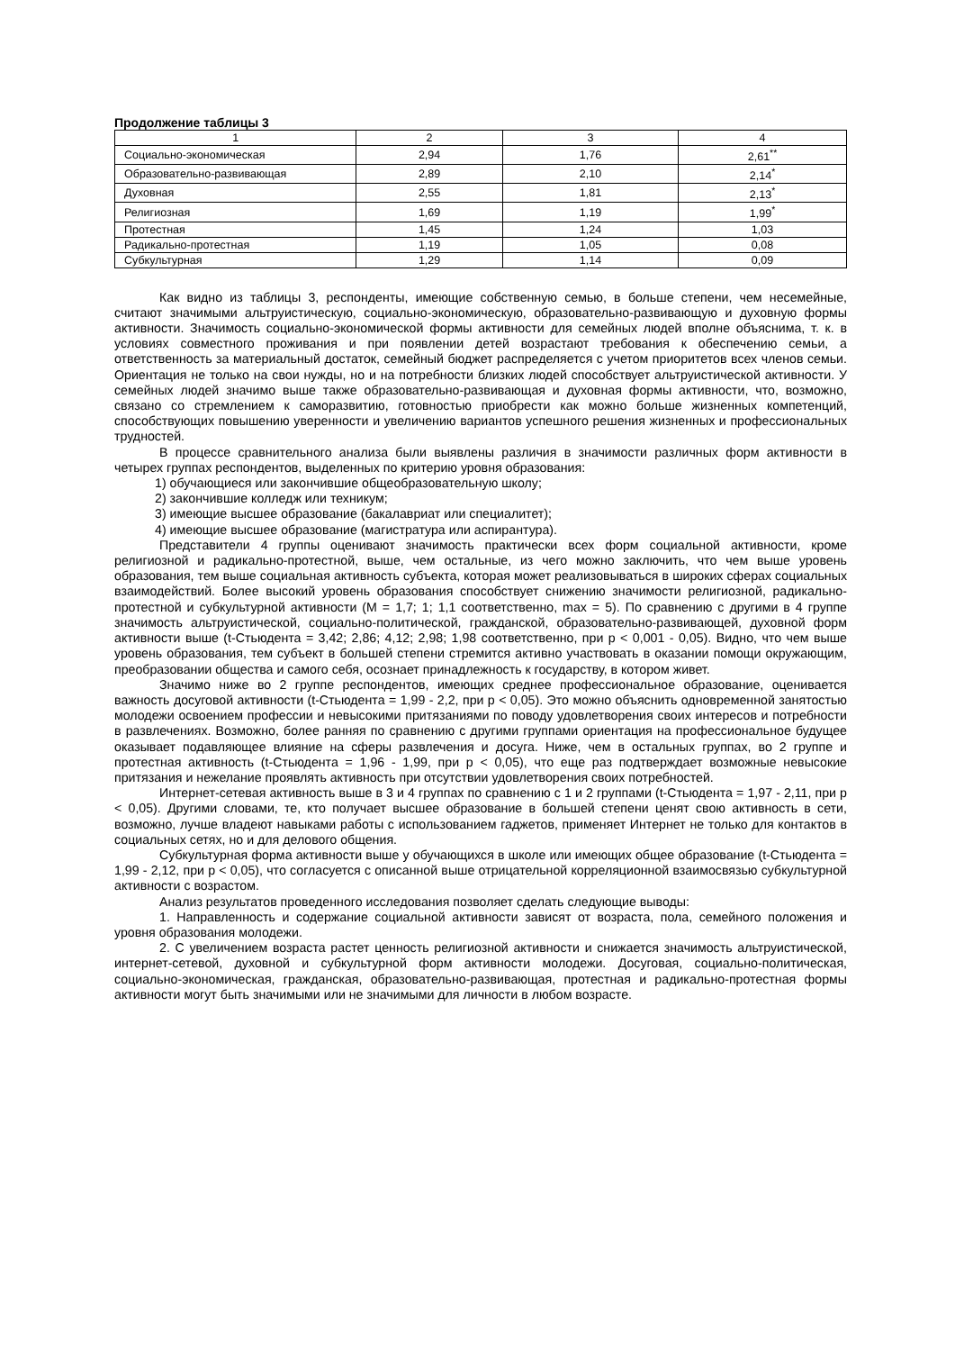Продолжение таблицы 3
| 1 | 2 | 3 | 4 |
| --- | --- | --- | --- |
| Социально-экономическая | 2,94 | 1,76 | 2,61<sup>**</sup> |
| Образовательно-развивающая | 2,89 | 2,10 | 2,14<sup>*</sup> |
| Духовная | 2,55 | 1,81 | 2,13<sup>*</sup> |
| Религиозная | 1,69 | 1,19 | 1,99<sup>*</sup> |
| Протестная | 1,45 | 1,24 | 1,03 |
| Радикально-протестная | 1,19 | 1,05 | 0,08 |
| Субкультурная | 1,29 | 1,14 | 0,09 |
Как видно из таблицы 3, респонденты, имеющие собственную семью, в больше степени, чем несемейные, считают значимыми альтруистическую, социально-экономическую, образовательно-развивающую и духовную формы активности. Значимость социально-экономической формы активности для семейных людей вполне объяснима, т. к. в условиях совместного проживания и при появлении детей возрастают требования к обеспечению семьи, а ответственность за материальный достаток, семейный бюджет распределяется с учетом приоритетов всех членов семьи. Ориентация не только на свои нужды, но и на потребности близких людей способствует альтруистической активности. У семейных людей значимо выше также образовательно-развивающая и духовная формы активности, что, возможно, связано со стремлением к саморазвитию, готовностью приобрести как можно больше жизненных компетенций, способствующих повышению уверенности и увеличению вариантов успешного решения жизненных и профессиональных трудностей.
В процессе сравнительного анализа были выявлены различия в значимости различных форм активности в четырех группах респондентов, выделенных по критерию уровня образования:
1) обучающиеся или закончившие общеобразовательную школу;
2) закончившие колледж или техникум;
3) имеющие высшее образование (бакалавриат или специалитет);
4) имеющие высшее образование (магистратура или аспирантура).
Представители 4 группы оценивают значимость практически всех форм социальной активности, кроме религиозной и радикально-протестной, выше, чем остальные, из чего можно заключить, что чем выше уровень образования, тем выше социальная активность субъекта, которая может реализовываться в широких сферах социальных взаимодействий. Более высокий уровень образования способствует снижению значимости религиозной, радикально-протестной и субкультурной активности (M = 1,7; 1; 1,1 соответственно, max = 5). По сравнению с другими в 4 группе значимость альтруистической, социально-политической, гражданской, образовательно-развивающей, духовной форм активности выше (t-Стьюдента = 3,42; 2,86; 4,12; 2,98; 1,98 соответственно, при p < 0,001 - 0,05). Видно, что чем выше уровень образования, тем субъект в большей степени стремится активно участвовать в оказании помощи окружающим, преобразовании общества и самого себя, осознает принадлежность к государству, в котором живет.
Значимо ниже во 2 группе респондентов, имеющих среднее профессиональное образование, оценивается важность досуговой активности (t-Стьюдента = 1,99 - 2,2, при p < 0,05). Это можно объяснить одновременной занятостью молодежи освоением профессии и невысокими притязаниями по поводу удовлетворения своих интересов и потребности в развлечениях. Возможно, более ранняя по сравнению с другими группами ориентация на профессиональное будущее оказывает подавляющее влияние на сферы развлечения и досуга. Ниже, чем в остальных группах, во 2 группе и протестная активность (t-Стьюдента = 1,96 - 1,99, при p < 0,05), что еще раз подтверждает возможные невысокие притязания и нежелание проявлять активность при отсутствии удовлетворения своих потребностей.
Интернет-сетевая активность выше в 3 и 4 группах по сравнению с 1 и 2 группами (t-Стьюдента = 1,97 - 2,11, при p < 0,05). Другими словами, те, кто получает высшее образование в большей степени ценят свою активность в сети, возможно, лучше владеют навыками работы с использованием гаджетов, применяет Интернет не только для контактов в социальных сетях, но и для делового общения.
Субкультурная форма активности выше у обучающихся в школе или имеющих общее образование (t-Стьюдента = 1,99 - 2,12, при p < 0,05), что согласуется с описанной выше отрицательной корреляционной взаимосвязью субкультурной активности с возрастом.
Анализ результатов проведенного исследования позволяет сделать следующие выводы:
1. Направленность и содержание социальной активности зависят от возраста, пола, семейного положения и уровня образования молодежи.
2. С увеличением возраста растет ценность религиозной активности и снижается значимость альтруистической, интернет-сетевой, духовной и субкультурной форм активности молодежи. Досуговая, социально-политическая, социально-экономическая, гражданская, образовательно-развивающая, протестная и радикально-протестная формы активности могут быть значимыми или не значимыми для личности в любом возрасте.